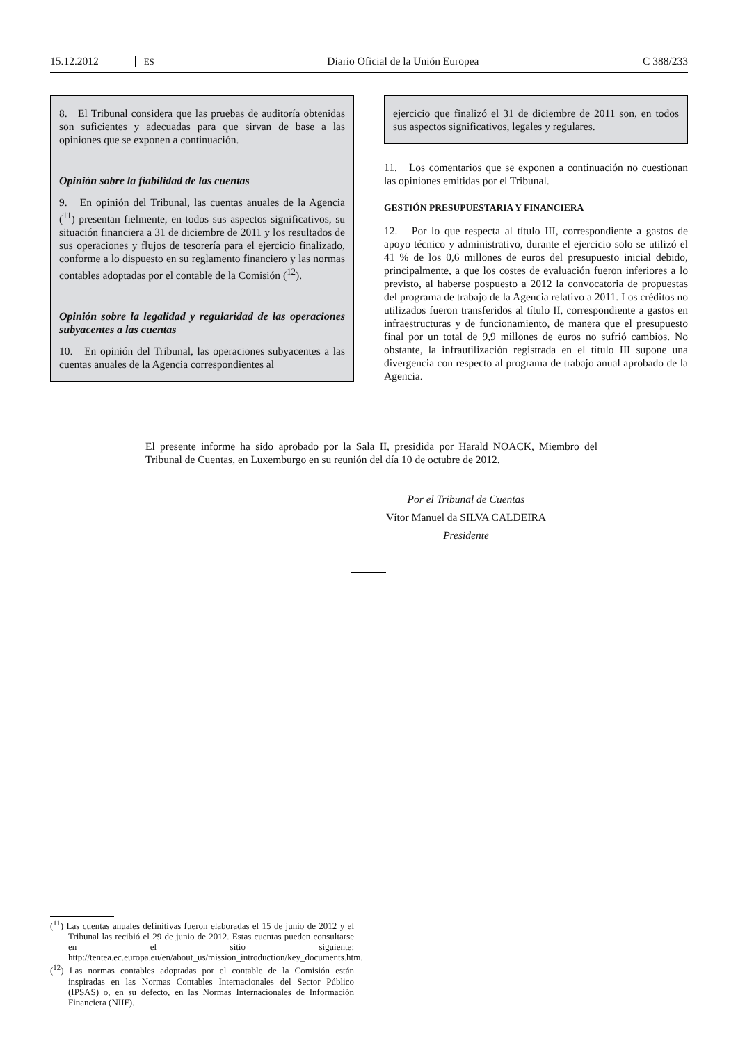15.12.2012 ES Diario Oficial de la Unión Europea C 388/233
8. El Tribunal considera que las pruebas de auditoría obtenidas son suficientes y adecuadas para que sirvan de base a las opiniones que se exponen a continuación.
Opinión sobre la fiabilidad de las cuentas
9. En opinión del Tribunal, las cuentas anuales de la Agencia (<sup>11</sup>) presentan fielmente, en todos sus aspectos significativos, su situación financiera a 31 de diciembre de 2011 y los resultados de sus operaciones y flujos de tesorería para el ejercicio finalizado, conforme a lo dispuesto en su reglamento financiero y las normas contables adoptadas por el contable de la Comisión (<sup>12</sup>).
Opinión sobre la legalidad y regularidad de las operaciones subyacentes a las cuentas
10. En opinión del Tribunal, las operaciones subyacentes a las cuentas anuales de la Agencia correspondientes al
ejercicio que finalizó el 31 de diciembre de 2011 son, en todos sus aspectos significativos, legales y regulares.
11. Los comentarios que se exponen a continuación no cuestionan las opiniones emitidas por el Tribunal.
GESTIÓN PRESUPUESTARIA Y FINANCIERA
12. Por lo que respecta al título III, correspondiente a gastos de apoyo técnico y administrativo, durante el ejercicio solo se utilizó el 41 % de los 0,6 millones de euros del presupuesto inicial debido, principalmente, a que los costes de evaluación fueron inferiores a lo previsto, al haberse pospuesto a 2012 la convocatoria de propuestas del programa de trabajo de la Agencia relativo a 2011. Los créditos no utilizados fueron transferidos al título II, correspondiente a gastos en infraestructuras y de funcionamiento, de manera que el presupuesto final por un total de 9,9 millones de euros no sufrió cambios. No obstante, la infrautilización registrada en el título III supone una divergencia con respecto al programa de trabajo anual aprobado de la Agencia.
El presente informe ha sido aprobado por la Sala II, presidida por Harald NOACK, Miembro del Tribunal de Cuentas, en Luxemburgo en su reunión del día 10 de octubre de 2012.
Por el Tribunal de Cuentas
Vítor Manuel da SILVA CALDEIRA
Presidente
(<sup>11</sup>) Las cuentas anuales definitivas fueron elaboradas el 15 de junio de 2012 y el Tribunal las recibió el 29 de junio de 2012. Estas cuentas pueden consultarse en el sitio siguiente: http://tentea.ec.europa.eu/en/about_us/mission_introduction/key_documents.htm.
(<sup>12</sup>) Las normas contables adoptadas por el contable de la Comisión están inspiradas en las Normas Contables Internacionales del Sector Público (IPSAS) o, en su defecto, en las Normas Internacionales de Información Financiera (NIIF).